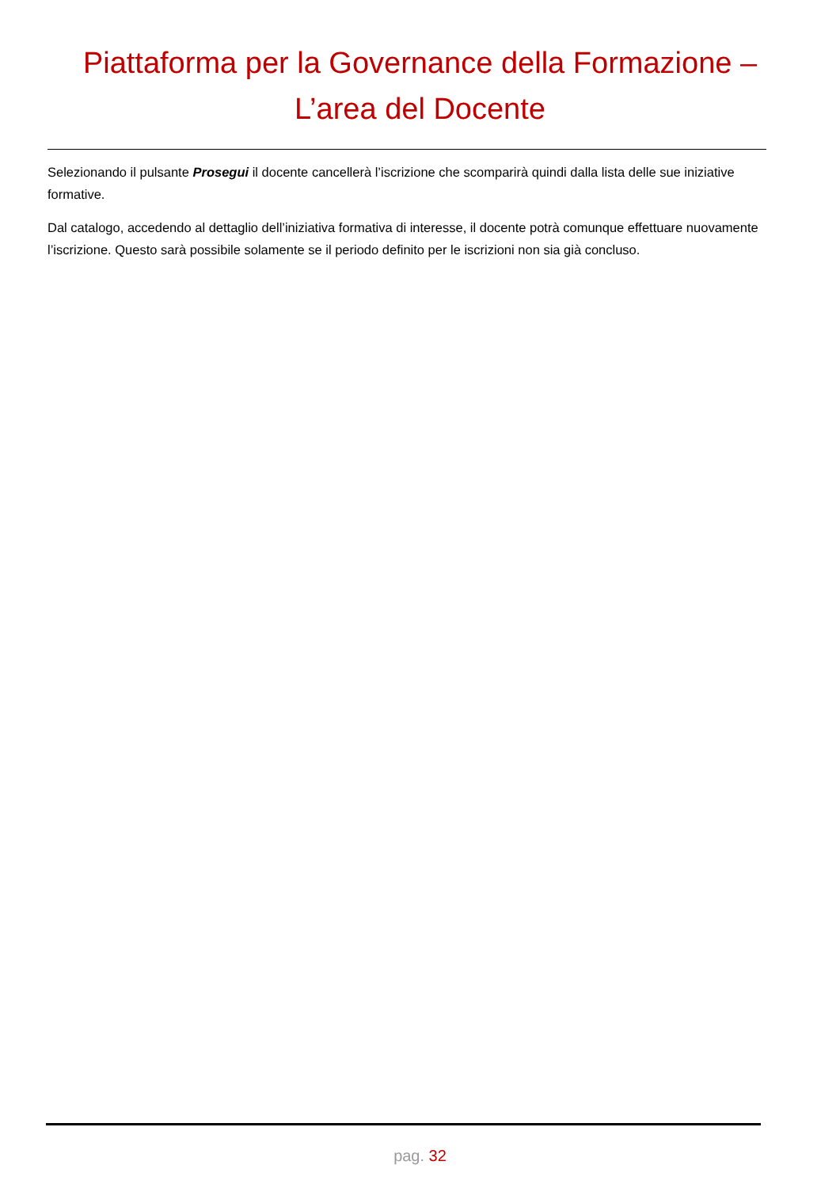Piattaforma per la Governance della Formazione –
L’area del Docente
Selezionando il pulsante Prosegui il docente cancellerà l’iscrizione che scomparirà quindi dalla lista delle sue iniziative formative.
Dal catalogo, accedendo al dettaglio dell’iniziativa formativa di interesse, il docente potrà comunque effettuare nuovamente l’iscrizione. Questo sarà possibile solamente se il periodo definito per le iscrizioni non sia già concluso.
pag. 32